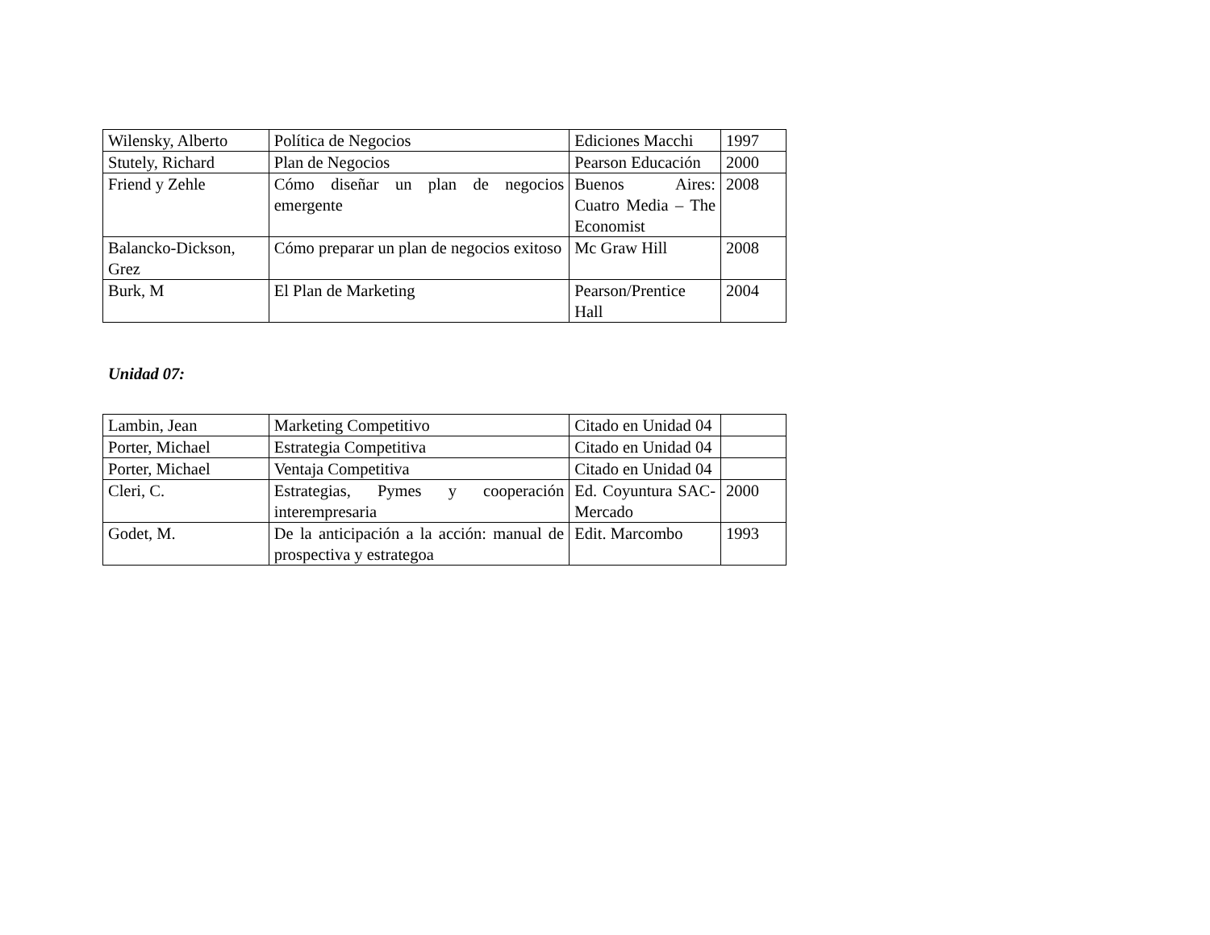| Wilensky, Alberto | Política de Negocios | Ediciones Macchi | 1997 |
| Stutely, Richard | Plan de Negocios | Pearson Educación | 2000 |
| Friend y Zehle | Cómo diseñar un plan de negocios emergente | Buenos Aires: Cuatro Media – The Economist | 2008 |
| Balancko-Dickson, Grez | Cómo preparar un plan de negocios exitoso | Mc Graw Hill | 2008 |
| Burk, M | El Plan de Marketing | Pearson/Prentice Hall | 2004 |
Unidad 07:
| Lambin, Jean | Marketing Competitivo | Citado en Unidad 04 | |
| Porter, Michael | Estrategia Competitiva | Citado en Unidad 04 | |
| Porter, Michael | Ventaja Competitiva | Citado en Unidad 04 | |
| Cleri, C. | Estrategias, Pymes y cooperación interempresaria | Ed. Coyuntura SAC-Mercado | 2000 |
| Godet, M. | De la anticipación a la acción: manual de prospectiva y estrategoa | Edit. Marcombo | 1993 |